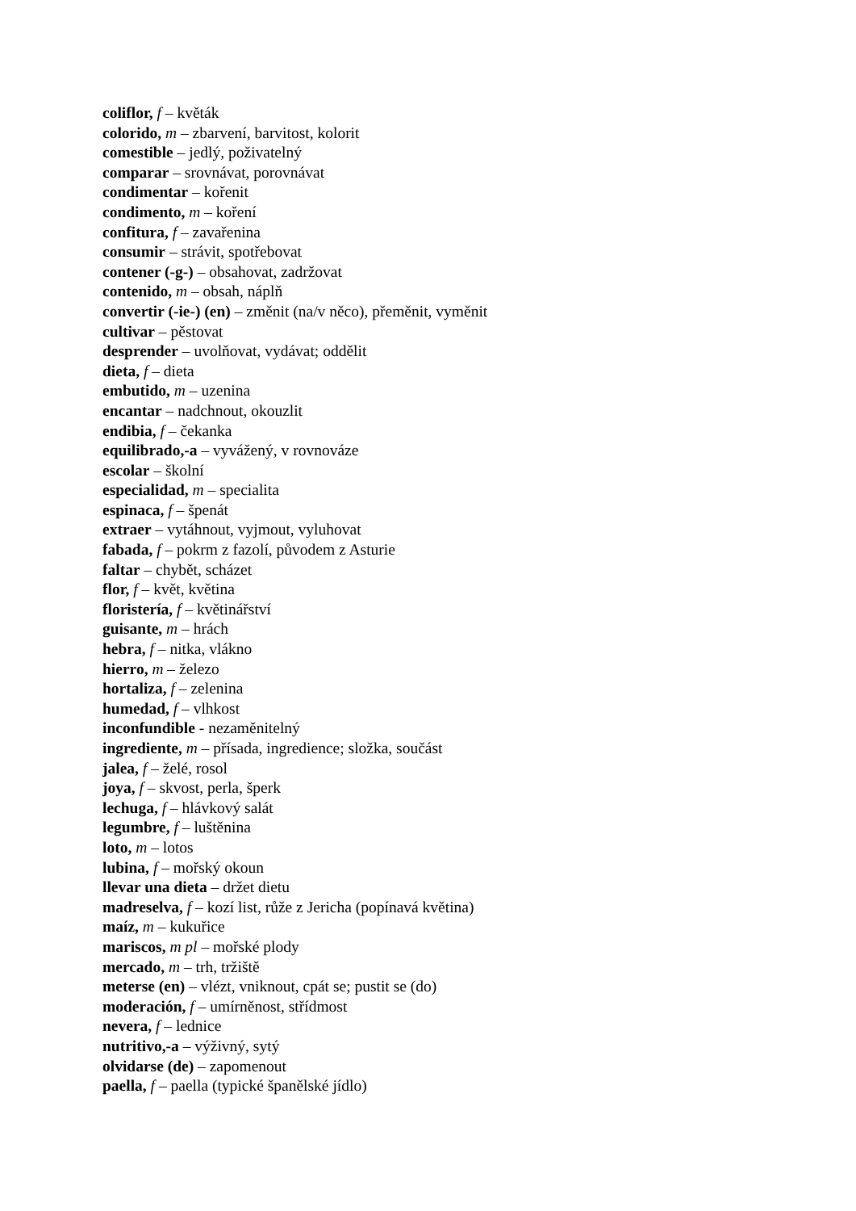coliflor, f – květák
colorido, m – zbarvení, barvitost, kolorit
comestible – jedlý, poživatelný
comparar – srovnávat, porovnávat
condimentar – kořenit
condimento, m – koření
confitura, f – zavařenina
consumir – strávit, spotřebovat
contener (-g-) – obsahovat, zadržovat
contenido, m – obsah, náplň
convertir (-ie-) (en) – změnit (na/v něco), přeměnit, vyměnit
cultivar – pěstovat
desprender – uvolňovat, vydávat; oddělit
dieta, f – dieta
embutido, m – uzenina
encantar – nadchnout, okouzlit
endibia, f – čekanka
equilibrado,-a – vyvážený, v rovnováze
escolar – školní
especialidad, m – specialita
espinaca, f – špenát
extraer – vytáhnout, vyjmout, vyluhovat
fabada, f – pokrm z fazolí, původem z Asturie
faltar – chybět, scházet
flor, f – květ, květina
floristería, f – květinářství
guisante, m – hrách
hebra, f – nitka, vlákno
hierro, m – železo
hortaliza, f – zelenina
humedad, f – vlhkost
inconfundible - nezaměnitelný
ingrediente, m – přísada, ingredience; složka, součást
jalea, f – želé, rosol
joya, f – skvost, perla, šperk
lechuga, f – hlávkový salát
legumbre, f – luštěnina
loto, m – lotos
lubina, f – mořský okoun
llevar una dieta – držet dietu
madreselva, f – kozí list, růže z Jericha (popínavá květina)
maíz, m – kukuřice
mariscos, m pl – mořské plody
mercado, m – trh, tržiště
meterse (en) – vlézt, vniknout, cpát se; pustit se (do)
moderación, f – umírněnost, střídmost
nevera, f – lednice
nutritivo,-a – výživný, sytý
olvidarse (de) – zapomenout
paella, f – paella (typické španělské jídlo)